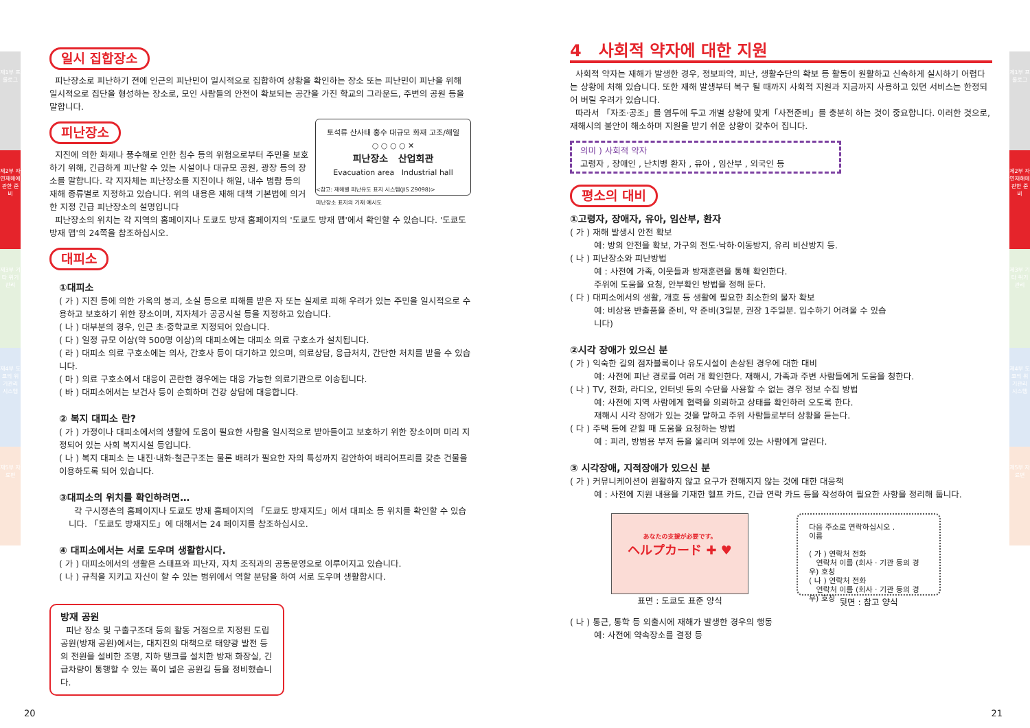제1부 프롤로그
제2부 자연재해에 관한 준비
제3부 기타 위기관리
제4부 도쿄의 위기관리 시스템
제5부 자료편
제1부 프롤로그
제2부 자연재해에 관한 준비
제3부 기타 위기관리
제4부 도쿄의 위기관리 시스템
제5부 자료편
일시 집합장소
피난장소로 피난하기 전에 인근의 피난민이 일시적으로 집합하여 상황을 확인하는 장소 또는 피난민이 피난을 위해 일시적으로 집단을 형성하는 장소로, 모인 사람들의 안전이 확보되는 공간을 가진 학교의 그라운드, 주변의 공원 등을 말합니다.
피난장소
토석류 산사태 홍수 대규모 화재 고조/해일
○ ○ ○ ○ ✕
피난장소 산업회관
Evacuation area Industrial hall
<참고: 재해별 피난유도 표지 시스템(JIS Z9098)>
피난장소 표지의 기재 예시도
지진에 의한 화재나 풍수해로 인한 침수 등의 위험으로부터 주민을 보호하기 위해, 긴급하게 피난할 수 있는 시설이나 대규모 공원, 광장 등의 장소를 말합니다. 각 지자체는 피난장소를 지진이나 해일, 내수 범람 등의 재해 종류별로 지정하고 있습니다. 위의 내용은 재해 대책 기본법에 의거한 지정 긴급 피난장소의 설명입니다
피난장소의 위치는 각 지역의 홈페이지나 도쿄도 방재 홈페이지의 '도쿄도 방재 맵'에서 확인할 수 있습니다. '도쿄도 방재 맵'의 24쪽을 참조하십시오.
대피소
①대피소
( 가 ) 지진 등에 의한 가옥의 붕괴, 소실 등으로 피해를 받은 자 또는 실제로 피해 우려가 있는 주민을 일시적으로 수용하고 보호하기 위한 장소이며, 지자체가 공공시설 등을 지정하고 있습니다.
( 나 ) 대부분의 경우, 인근 초·중학교로 지정되어 있습니다.
( 다 ) 일정 규모 이상(약 500명 이상)의 대피소에는 대피소 의료 구호소가 설치됩니다.
( 라 ) 대피소 의료 구호소에는 의사, 간호사 등이 대기하고 있으며, 의료상담, 응급처치, 간단한 처치를 받을 수 있습니다.
( 마 ) 의료 구호소에서 대응이 곤란한 경우에는 대응 가능한 의료기관으로 이송됩니다.
( 바 ) 대피소에서는 보건사 등이 순회하며 건강 상담에 대응합니다.
② 복지 대피소 란?
( 가 ) 가정이나 대피소에서의 생활에 도움이 필요한 사람을 일시적으로 받아들이고 보호하기 위한 장소이며 미리 지정되어 있는 사회 복지시설 등입니다.
( 나 ) 복지 대피소 는 내진·내화·철근구조는 물론 배려가 필요한 자의 특성까지 감안하여 배리어프리를 갖춘 건물을 이용하도록 되어 있습니다.
③대피소의 위치를 확인하려면…
각 구시정촌의 홈페이지나 도쿄도 방재 홈페이지의 「도쿄도 방재지도」에서 대피소 등 위치를 확인할 수 있습니다. 「도쿄도 방재지도」에 대해서는 24 페이지를 참조하십시오.
④ 대피소에서는 서로 도우며 생활합시다.
( 가 ) 대피소에서의 생활은 스태프와 피난자, 자치 조직과의 공동운영으로 이루어지고 있습니다.
( 나 ) 규칙을 지키고 자신이 할 수 있는 범위에서 역할 분담을 하여 서로 도우며 생활합시다.
방재 공원
피난 장소 및 구출구조대 등의 활동 거점으로 지정된 도립 공원(방재 공원)에서는, 대지진의 대책으로 태양광 발전 등의 전원을 설비한 조명, 지하 탱크를 설치한 방재 화장실, 긴급차량이 통행할 수 있는 폭이 넓은 공원길 등을 정비했습니다.
4 사회적 약자에 대한 지원
사회적 약자는 재해가 발생한 경우, 정보파악, 피난, 생활수단의 확보 등 활동이 원활하고 신속하게 실시하기 어렵다는 상황에 처해 있습니다. 또한 재해 발생부터 복구 될 때까지 사회적 지원과 지금까지 사용하고 있던 서비스는 한정되어 버릴 우려가 있습니다.
따라서 「자조·공조」를 염두에 두고 개별 상황에 맞게「사전준비」를 충분히 하는 것이 중요합니다. 이러한 것으로, 재해시의 불안이 해소하며 지원을 받기 쉬운 상황이 갖추어 집니다.
의미 ) 사회적 약자
고령자 , 장애인 , 난치병 환자 , 유아 , 임산부 , 외국인 등
평소의 대비
①고령자, 장애자, 유아, 임산부, 환자
( 가 ) 재해 발생시 안전 확보
예: 방의 안전을 확보, 가구의 전도·낙하·이동방지, 유리 비산방지 등.
( 나 ) 피난장소와 피난방법
예 : 사전에 가족, 이웃들과 방재훈련을 통해 확인한다.
주위에 도움을 요청, 안부확인 방법을 정해 둔다.
( 다 ) 대피소에서의 생활, 개호 등 생활에 필요한 최소한의 물자 확보
예: 비상용 반출품을 준비, 약 준비(3일분, 권장 1주일분. 입수하기 어려울 수 있습니다)
②시각 장애가 있으신 분
( 가 ) 익숙한 길의 점자블록이나 유도시설이 손상된 경우에 대한 대비
예: 사전에 피난 경로를 여러 개 확인한다. 재해시, 가족과 주변 사람들에게 도움을 청한다.
( 나 ) TV, 전화, 라디오, 인터넷 등의 수단을 사용할 수 없는 경우 정보 수집 방법
예: 사전에 지역 사람에게 협력을 의뢰하고 상태를 확인하러 오도록 한다.
재해시 시각 장애가 있는 것을 말하고 주위 사람들로부터 상황을 듣는다.
( 다 ) 주택 등에 갇힐 때 도움을 요청하는 방법
예 : 피리, 방범용 부저 등을 울리며 외부에 있는 사람에게 알린다.
③ 시각장애, 지적장애가 있으신 분
( 가 ) 커뮤니케이션이 원활하지 않고 요구가 전해지지 않는 것에 대한 대응책
예 : 사전에 지원 내용을 기재한 헬프 카드, 긴급 연락 카드 등을 작성하여 필요한 사항을 정리해 둡니다.
あなたの支援が必要です。
ヘルプカード ✚ ♥
표면 : 도쿄도 표준 양식
다음 주소로 연락하십시오 .
이름
( 가 ) 연락처 전화
연락처 이름 (회사 · 기관 등의 경우) 호칭
( 나 ) 연락처 전화
연락처 이름 (회사 · 기관 등의 경우) 호칭
뒷면 : 참고 양식
( 나 ) 통근, 통학 등 외출시에 재해가 발생한 경우의 행동
예: 사전에 약속장소를 결정 등
20 21